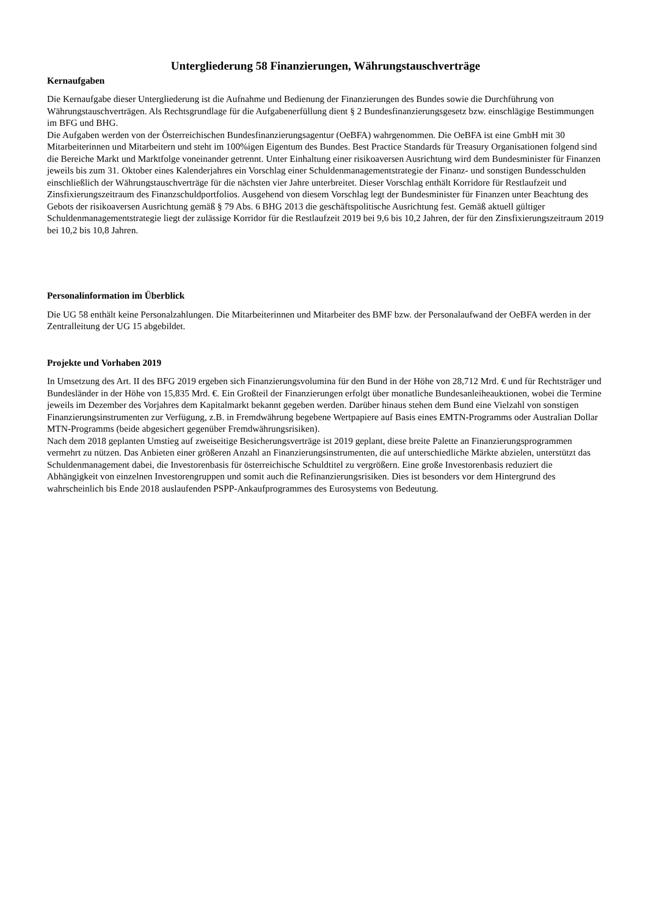Untergliederung 58 Finanzierungen, Währungstauschverträge
Kernaufgaben
Die Kernaufgabe dieser Untergliederung ist die Aufnahme und Bedienung der Finanzierungen des Bundes sowie die Durch­führung von Währungstauschverträgen. Als Rechtsgrundlage für die Aufgabenerfüllung dient § 2 Bundesfinanzierungsgesetz bzw. einschlägige Bestimmungen im BFG und BHG.
Die Aufgaben werden von der Österreichischen Bundesfinanzierungsagentur (OeBFA) wahrgenommen. Die OeBFA ist eine GmbH mit 30 Mitarbeiterinnen und Mitarbeitern und steht im 100%igen Eigentum des Bundes. Best Practice Standards für Treasury Organisationen folgend sind die Bereiche Markt und Marktfolge voneinander getrennt. Unter Einhaltung einer risiko­aversen Ausrichtung wird dem Bundesminister für Finanzen jeweils bis zum 31. Oktober eines Kalenderjahres ein Vorschlag einer Schuldenmanagementstrategie der Finanz- und sonstigen Bundesschulden einschließlich der Währungstauschverträge für die nächsten vier Jahre unterbreitet. Dieser Vorschlag enthält Korridore für Restlaufzeit und Zinsfixierungszeitraum des Fi­nanzschuldportfolios. Ausgehend von diesem Vorschlag legt der Bundesminister für Finanzen unter Beachtung des Gebots der risikoaversen Ausrichtung gemäß § 79 Abs. 6 BHG 2013 die geschäftspolitische Ausrichtung fest. Gemäß aktuell gültiger Schuldenmanagementstrategie liegt der zulässige Korridor für die Restlaufzeit 2019 bei 9,6 bis 10,2 Jahren, der für den Zinsfi­xierungszeitraum 2019 bei 10,2 bis 10,8 Jahren.
Personalinformation im Überblick
Die UG 58 enthält keine Personalzahlungen. Die Mitarbeiterinnen und Mitarbeiter des BMF bzw. der Personalaufwand der OeBFA werden in der Zentralleitung der UG 15 abgebildet.
Projekte und Vorhaben 2019
In Umsetzung des Art. II des BFG 2019 ergeben sich Finanzierungsvolumina für den Bund in der Höhe von 28,712 Mrd. € und für Rechtsträger und Bundesländer in der Höhe von 15,835 Mrd. €. Ein Großteil der Finanzierungen erfolgt über monatliche Bundesanleiheauktionen, wobei die Termine jeweils im Dezember des Vorjahres dem Kapitalmarkt bekannt gegeben werden. Darüber hinaus stehen dem Bund eine Vielzahl von sonstigen Finanzierungsinstrumenten zur Verfügung, z.B. in Fremdwäh­rung begebene Wertpapiere auf Basis eines EMTN-Programms oder Australian Dollar MTN-Programms (beide abgesichert gegenüber Fremdwährungsrisiken).
Nach dem 2018 geplanten Umstieg auf zweiseitige Besicherungsverträge ist 2019 geplant, diese breite Palette an Finanzie­rungsprogrammen vermehrt zu nützen. Das Anbieten einer größeren Anzahl an Finanzierungsinstrumenten, die auf unter­schiedliche Märkte abzielen, unterstützt das Schuldenmanagement dabei, die Investorenbasis für österreichische Schuldtitel zu vergrößern. Eine große Investorenbasis reduziert die Abhängigkeit von einzelnen Investorengruppen und somit auch die Refi­nanzierungsrisiken. Dies ist besonders vor dem Hintergrund des wahrscheinlich bis Ende 2018 auslaufenden PSPP-Ankaufprogrammes des Eurosystems von Bedeutung.